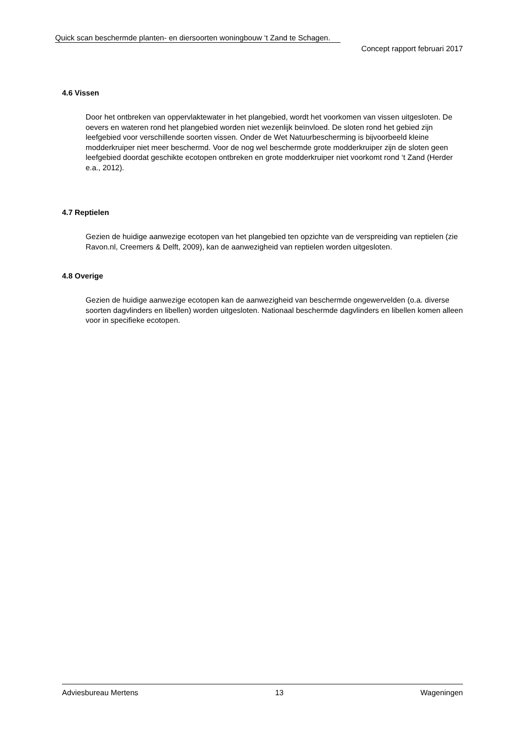Quick scan beschermde planten- en diersoorten woningbouw ‘t Zand te Schagen.
Concept rapport februari 2017
4.6 Vissen
Door het ontbreken van oppervlaktewater in het plangebied, wordt het voorkomen van vissen uitgesloten. De oevers en wateren rond het plangebied worden niet wezenlijk beïnvloed. De sloten rond het gebied zijn leefgebied voor verschillende soorten vissen. Onder de Wet Natuurbescherming is bijvoorbeeld kleine modderkruiper niet meer beschermd. Voor de nog wel beschermde grote modderkruiper zijn de sloten geen leefgebied doordat geschikte ecotopen ontbreken en grote modderkruiper niet voorkomt rond ‘t Zand (Herder e.a., 2012).
4.7 Reptielen
Gezien de huidige aanwezige ecotopen van het plangebied ten opzichte van de verspreiding van reptielen (zie Ravon.nl, Creemers & Delft, 2009), kan de aanwezigheid van reptielen worden uitgesloten.
4.8 Overige
Gezien de huidige aanwezige ecotopen kan de aanwezigheid van beschermde ongewervelden (o.a. diverse soorten dagvlinders en libellen) worden uitgesloten. Nationaal beschermde dagvlinders en libellen komen alleen voor in specifieke ecotopen.
Adviesbureau Mertens 13 Wageningen